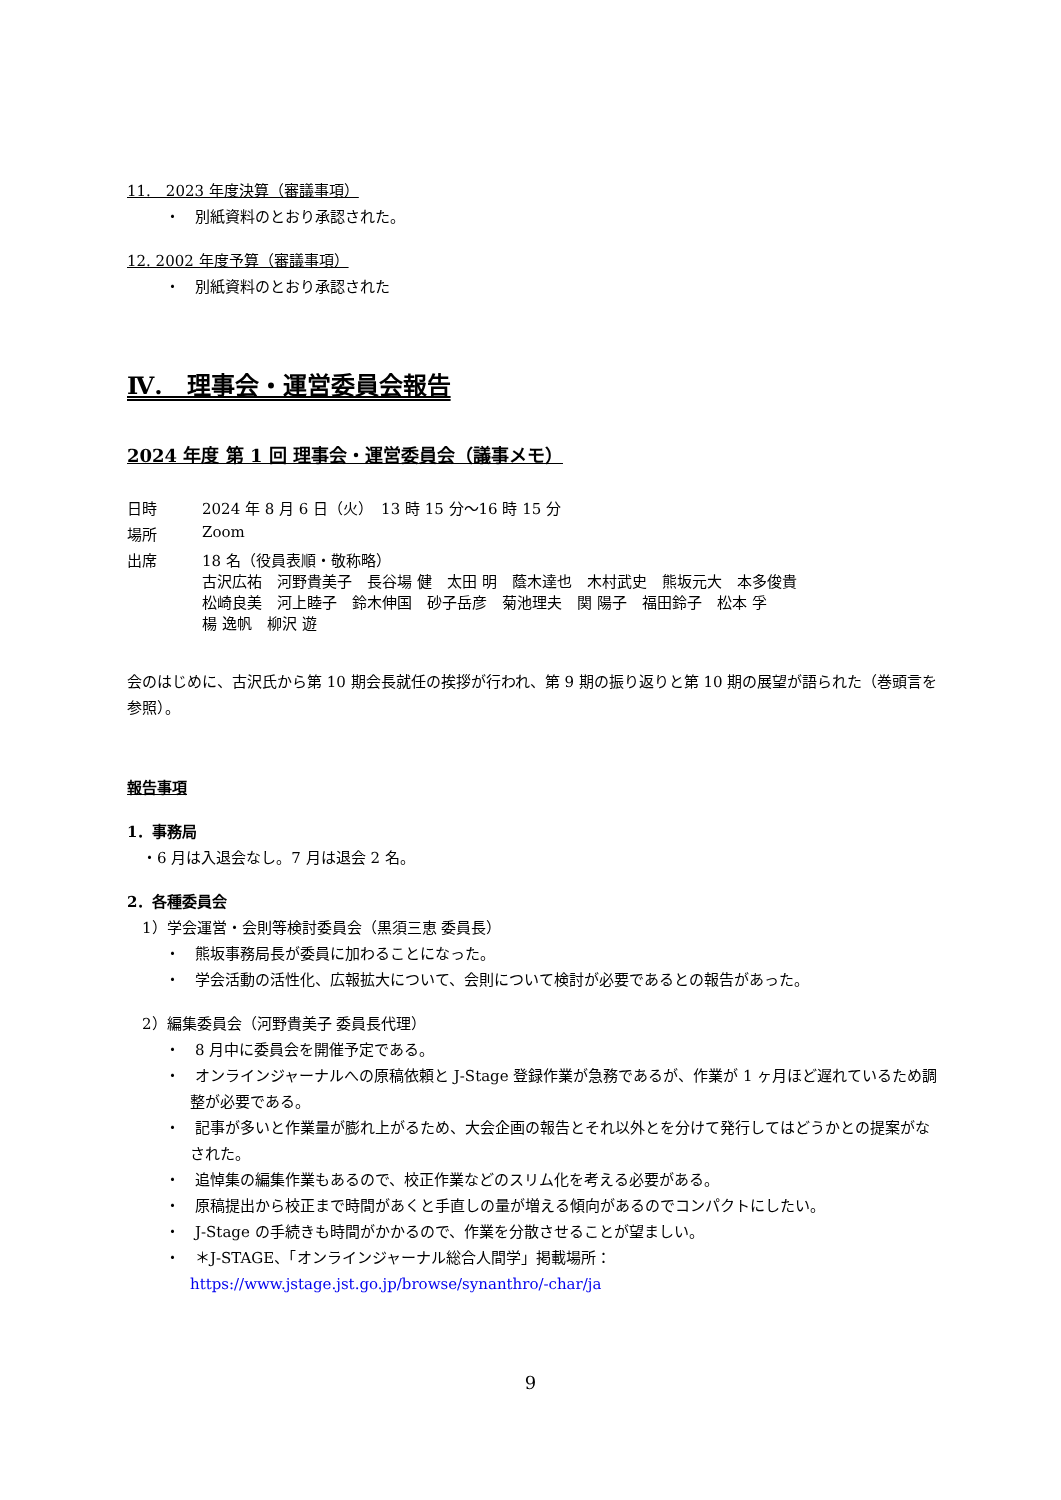11.　2023 年度決算（審議事項）
・　別紙資料のとおり承認された。
12. 2002 年度予算（審議事項）
・　別紙資料のとおり承認された
Ⅳ.　理事会・運営委員会報告
2024 年度 第 1 回 理事会・運営委員会（議事メモ）
| 日時 | 2024 年 8 月 6 日（火） 13 時 15 分～16 時 15 分 |
| 場所 | Zoom |
| 出席 | 18 名（役員表順・敬称略） 古沢広祐 河野貴美子 長谷場 健 太田 明 蔭木達也 木村武史 熊坂元大 本多俊貴 松崎良美 河上睦子 鈴木伸国 砂子岳彦 菊池理夫 関 陽子 福田鈴子 松本 孚 楊 逸帆 柳沢 遊 |
会のはじめに、古沢氏から第 10 期会長就任の挨拶が行われ、第 9 期の振り返りと第 10 期の展望が語られた（巻頭言を参照）。
報告事項
1．事務局
　・6 月は入退会なし。7 月は退会 2 名。
2．各種委員会
　1）学会運営・会則等検討委員会（黒須三恵 委員長）
・　熊坂事務局長が委員に加わることになった。
・　学会活動の活性化、広報拡大について、会則について検討が必要であるとの報告があった。
　2）編集委員会（河野貴美子 委員長代理）
・　8 月中に委員会を開催予定である。
・　オンラインジャーナルへの原稿依頼と J-Stage 登録作業が急務であるが、作業が 1 ヶ月ほど遅れているため調整が必要である。
・　記事が多いと作業量が膨れ上がるため、大会企画の報告とそれ以外とを分けて発行してはどうかとの提案がなされた。
・　追悼集の編集作業もあるので、校正作業などのスリム化を考える必要がある。
・　原稿提出から校正まで時間があくと手直しの量が増える傾向があるのでコンパクトにしたい。
・　J-Stage の手続きも時間がかかるので、作業を分散させることが望ましい。
・　＊J-STAGE、「オンラインジャーナル総合人間学」掲載場所：
https://www.jstage.jst.go.jp/browse/synanthro/-char/ja
9